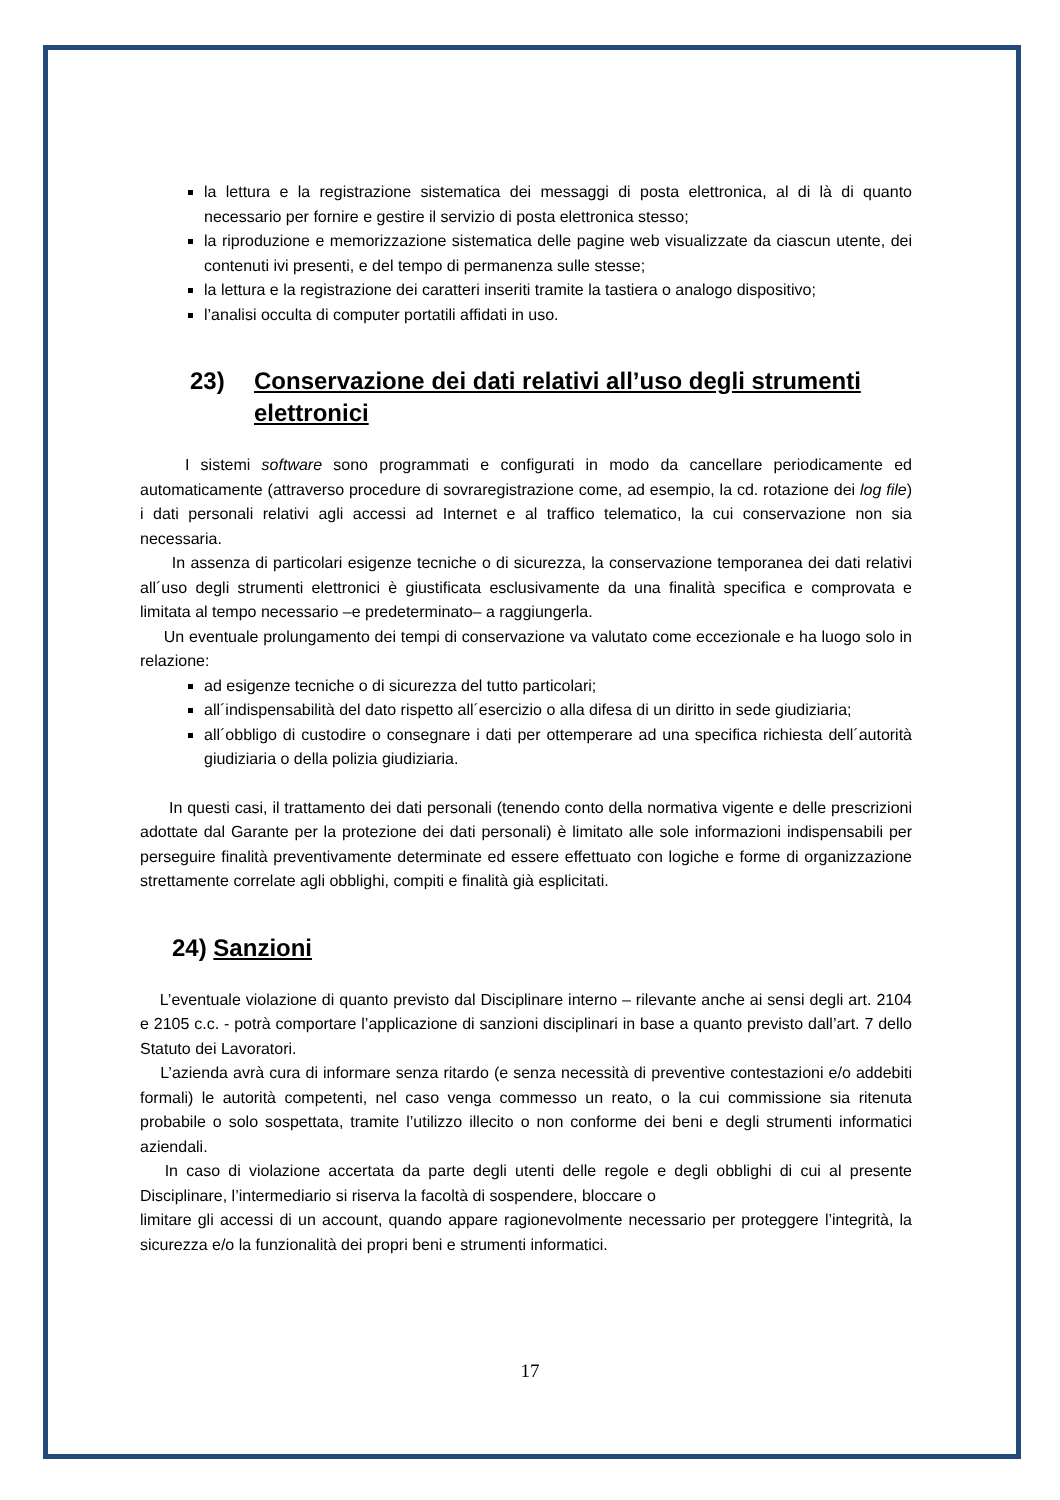la lettura e la registrazione sistematica dei messaggi di posta elettronica, al di là di quanto necessario per fornire e gestire il servizio di posta elettronica stesso;
la riproduzione e memorizzazione sistematica delle pagine web visualizzate da ciascun utente, dei contenuti ivi presenti, e del tempo di permanenza sulle stesse;
la lettura e la registrazione dei caratteri inseriti tramite la tastiera o analogo dispositivo;
l’analisi occulta di computer portatili affidati in uso.
23) Conservazione dei dati relativi all’uso degli strumenti elettronici
I sistemi software sono programmati e configurati in modo da cancellare periodicamente ed automaticamente (attraverso procedure di sovraregistrazione come, ad esempio, la cd. rotazione dei log file) i dati personali relativi agli accessi ad Internet e al traffico telematico, la cui conservazione non sia necessaria.
In assenza di particolari esigenze tecniche o di sicurezza, la conservazione temporanea dei dati relativi all´uso degli strumenti elettronici è giustificata esclusivamente da una finalità specifica e comprovata e limitata al tempo necessario –e predeterminato– a raggiungerla.
Un eventuale prolungamento dei tempi di conservazione va valutato come eccezionale e ha luogo solo in relazione:
ad esigenze tecniche o di sicurezza del tutto particolari;
all´indispensabilità del dato rispetto all´esercizio o alla difesa di un diritto in sede giudiziaria;
all´obbligo di custodire o consegnare i dati per ottemperare ad una specifica richiesta dell´autorità giudiziaria o della polizia giudiziaria.
In questi casi, il trattamento dei dati personali (tenendo conto della normativa vigente e delle prescrizioni adottate dal Garante per la protezione dei dati personali) è limitato alle sole informazioni indispensabili per perseguire finalità preventivamente determinate ed essere effettuato con logiche e forme di organizzazione strettamente correlate agli obblighi, compiti e finalità già esplicitati.
24) Sanzioni
L’eventuale violazione di quanto previsto dal Disciplinare interno – rilevante anche ai sensi degli art. 2104 e 2105 c.c. - potrà comportare l’applicazione di sanzioni disciplinari in base a quanto previsto dall’art. 7 dello Statuto dei Lavoratori.
L’azienda avrà cura di informare senza ritardo (e senza necessità di preventive contestazioni e/o addebiti formali) le autorità competenti, nel caso venga commesso un reato, o la cui commissione sia ritenuta probabile o solo sospettata, tramite l’utilizzo illecito o non conforme dei beni e degli strumenti informatici aziendali.
In caso di violazione accertata da parte degli utenti delle regole e degli obblighi di cui al presente Disciplinare, l’intermediario si riserva la facoltà di sospendere, bloccare o
limitare gli accessi di un account, quando appare ragionevolmente necessario per proteggere l’integrità, la sicurezza e/o la funzionalità dei propri beni e strumenti informatici.
17